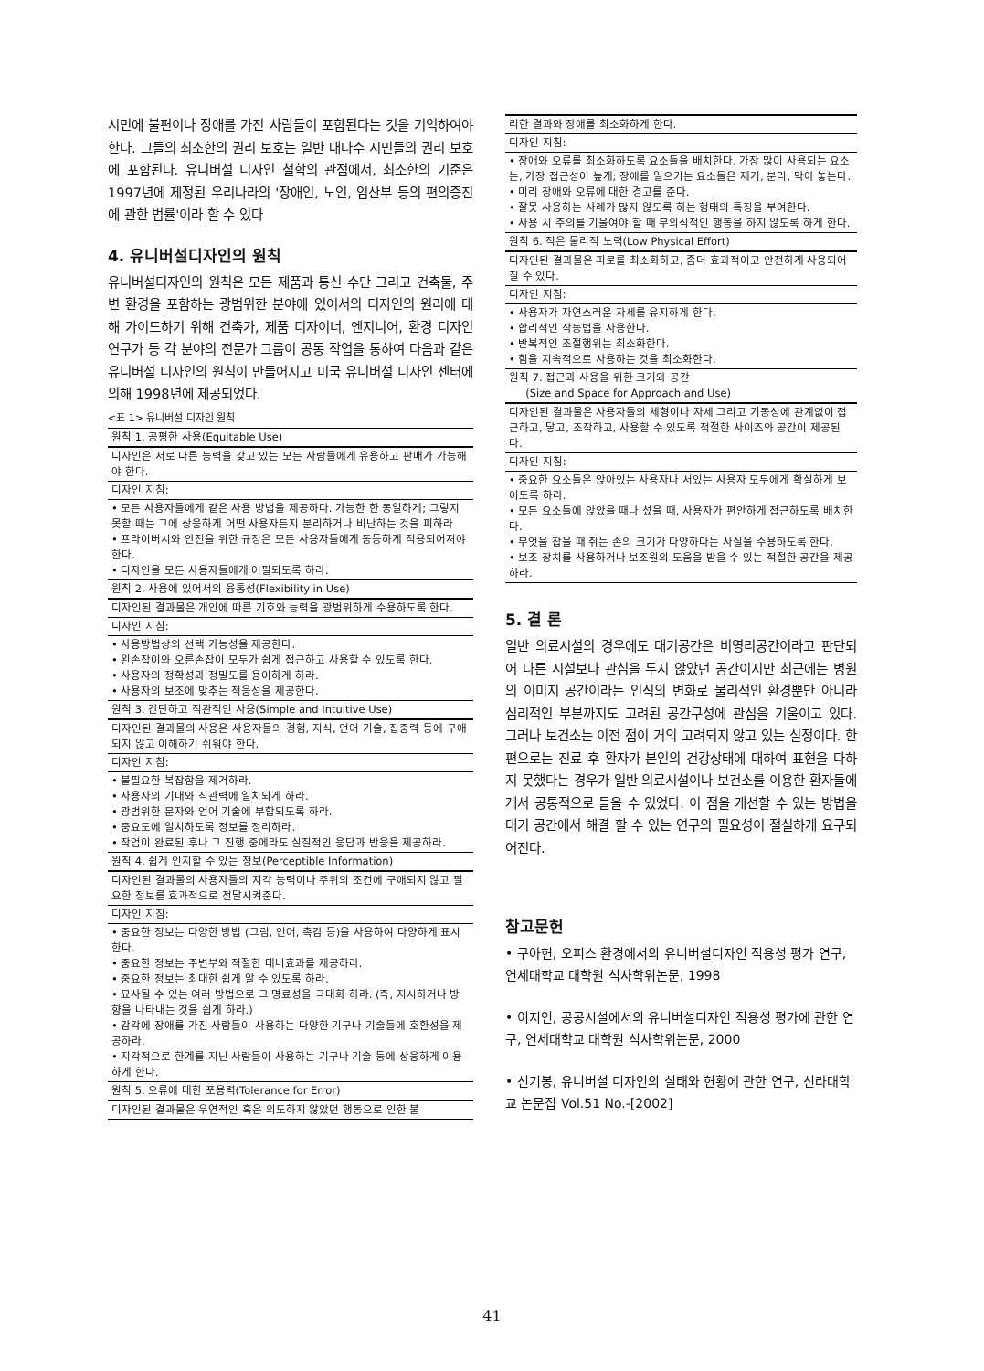시민에 불편이나 장애를 가진 사람들이 포함된다는 것을 기억하여야 한다. 그들의 최소한의 권리 보호는 일반 대다수 시민들의 권리 보호에 포함된다. 유니버설 디자인 철학의 관점에서, 최소한의 기준은 1997년에 제정된 우리나라의 '장애인, 노인, 임산부 등의 편의증진에 관한 법률'이라 할 수 있다
4. 유니버설디자인의 원칙
유니버설디자인의 원칙은 모든 제품과 통신 수단 그리고 건축물, 주변 환경을 포함하는 광범위한 분야에 있어서의 디자인의 원리에 대해 가이드하기 위해 건축가, 제품 디자이너, 엔지니어, 환경 디자인 연구가 등 각 분야의 전문가 그룹이 공동 작업을 통하여 다음과 같은 유니버설 디자인의 원칙이 만들어지고 미국 유니버설 디자인 센터에 의해 1998년에 제공되었다.
<표 1> 유니버설 디자인 원칙
| 원칙 1. 공평한 사용(Equitable Use) |
| 디자인은 서로 다른 능력을 갖고 있는 모든 사람들에게 유용하고 판매가 가능해야 한다. |
| 디자인 지침: |
| • 모든 사용자들에게 같은 사용 방법을 제공하다. 가능한 한 동일하게; 그렇지 못할 때는 그에 상응하게 어떤 사용자든지 분리하거나 비난하는 것을 피하라 • 프라이버시와 안전을 위한 규정은 모든 사용자들에게 동등하게 적용되어져야 한다. • 디자인을 모든 사용자들에게 어필되도록 하라. |
| 원칙 2. 사용에 있어서의 융통성(Flexibility in Use) |
| 디자인된 결과물은 개인에 따른 기호와 능력을 광범위하게 수용하도록 한다. |
| 디자인 지침: |
| • 사용방법상의 선택 가능성을 제공한다. • 왼손잡이와 오른손잡이 모두가 쉽게 접근하고 사용할 수 있도록 한다. • 사용자의 정확성과 정밀도를 용이하게 하라. • 사용자의 보조에 맞추는 적응성을 제공한다. |
| 원칙 3. 간단하고 직관적인 사용(Simple and Intuitive Use) |
| 디자인된 결과물의 사용은 사용자들의 경험, 지식, 언어 기술, 집중력 등에 구애되지 않고 이해하기 쉬워야 한다. |
| 디자인 지침: |
| • 불필요한 복잡함을 제거하라. • 사용자의 기대와 직관력에 일치되게 하라. • 광범위한 문자와 언어 기술에 부합되도록 하라. • 중요도에 일치하도록 정보를 정리하라. • 작업이 완료된 후나 그 진행 중에라도 실질적인 응답과 반응을 제공하라. |
| 원칙 4. 쉽게 인지할 수 있는 정보(Perceptible Information) |
| 디자인된 결과물의 사용자들의 지각 능력이나 주위의 조건에 구애되지 않고 필요한 정보를 효과적으로 전달시켜준다. |
| 디자인 지침: |
| • 중요한 정보는 다양한 방법 (그림, 언어, 촉감 등)을 사용하여 다양하게 표시한다. • 중요한 정보는 주변부와 적절한 대비효과를 제공하라. • 중요한 정보는 최대한 쉽게 알 수 있도록 하라. • 묘사될 수 있는 여러 방법으로 그 명료성을 극대화 하라. (즉, 지시하거나 방향을 나타내는 것을 쉽게 하라.) • 감각에 장애를 가진 사람들이 사용하는 다양한 기구나 기술들에 호환성을 제공하라. • 지각적으로 한계를 지닌 사람들이 사용하는 기구나 기술 등에 상응하게 이용하게 한다. |
| 원칙 5. 오류에 대한 포용력(Tolerance for Error) |
| 디자인된 결과물은 우연적인 혹은 의도하지 않았던 행동으로 인한 불 |
| 리한 결과와 장애를 최소화하게 한다. |
| 디자인 지침: |
| • 장애와 오류를 최소화하도록 요소들을 배치한다. 가장 많이 사용되는 요소는, 가장 접근성이 높게; 장애를 일으키는 요소들은 제거, 분리, 막아 놓는다. • 미리 장애와 오류에 대한 경고를 준다. • 잘못 사용하는 사례가 많지 않도록 하는 형태의 특징을 부여한다. • 사용 시 주의를 기울여야 할 때 무의식적인 행동을 하지 않도록 하게 한다. |
| 원칙 6. 적은 물리적 노력(Low Physical Effort) |
| 디자인된 결과물은 피로를 최소화하고, 좀더 효과적이고 안전하게 사용되어질 수 있다. |
| 디자인 지침: |
| • 사용자가 자연스러운 자세를 유지하게 한다. • 합리적인 작동법을 사용한다. • 반복적인 조절행위는 최소화한다. • 힘을 지속적으로 사용하는 것을 최소화한다. |
| 원칙 7. 접근과 사용을 위한 크기와 공간 (Size and Space for Approach and Use) |
| 디자인된 결과물은 사용자들의 체형이나 자세 그리고 기동성에 관계없이 접근하고, 닿고, 조작하고, 사용할 수 있도록 적절한 사이즈와 공간이 제공된다. |
| 디자인 지침: |
| • 중요한 요소들은 앉아있는 사용자나 서있는 사용자 모두에게 확실하게 보이도록 하라. • 모든 요소들에 앉았을 때나 섰을 때, 사용자가 편안하게 접근하도록 배치한다. • 무엇을 잡을 때 쥐는 손의 크기가 다양하다는 사실을 수용하도록 한다. • 보조 장치를 사용하거나 보조원의 도움을 받을 수 있는 적절한 공간을 제공하라. |
5. 결 론
일반 의료시설의 경우에도 대기공간은 비영리공간이라고 판단되어 다른 시설보다 관심을 두지 않았던 공간이지만 최근에는 병원의 이미지 공간이라는 인식의 변화로 물리적인 환경뿐만 아니라 심리적인 부분까지도 고려된 공간구성에 관심을 기울이고 있다. 그러나 보건소는 이전 점이 거의 고려되지 않고 있는 실정이다. 한편으로는 진료 후 환자가 본인의 건강상태에 대하여 표현을 다하지 못했다는 경우가 일반 의료시설이나 보건소를 이용한 환자들에게서 공통적으로 들을 수 있었다. 이 점을 개선할 수 있는 방법을 대기 공간에서 해결 할 수 있는 연구의 필요성이 절실하게 요구되어진다.
참고문헌
• 구아현, 오피스 환경에서의 유니버설디자인 적용성 평가 연구, 연세대학교 대학원 석사학위논문, 1998
• 이지언, 공공시설에서의 유니버설디자인 적용성 평가에 관한 연구, 연세대학교 대학원 석사학위논문, 2000
• 신기봉, 유니버설 디자인의 실태와 현황에 관한 연구, 신라대학교 논문집 Vol.51 No.-[2002]
41